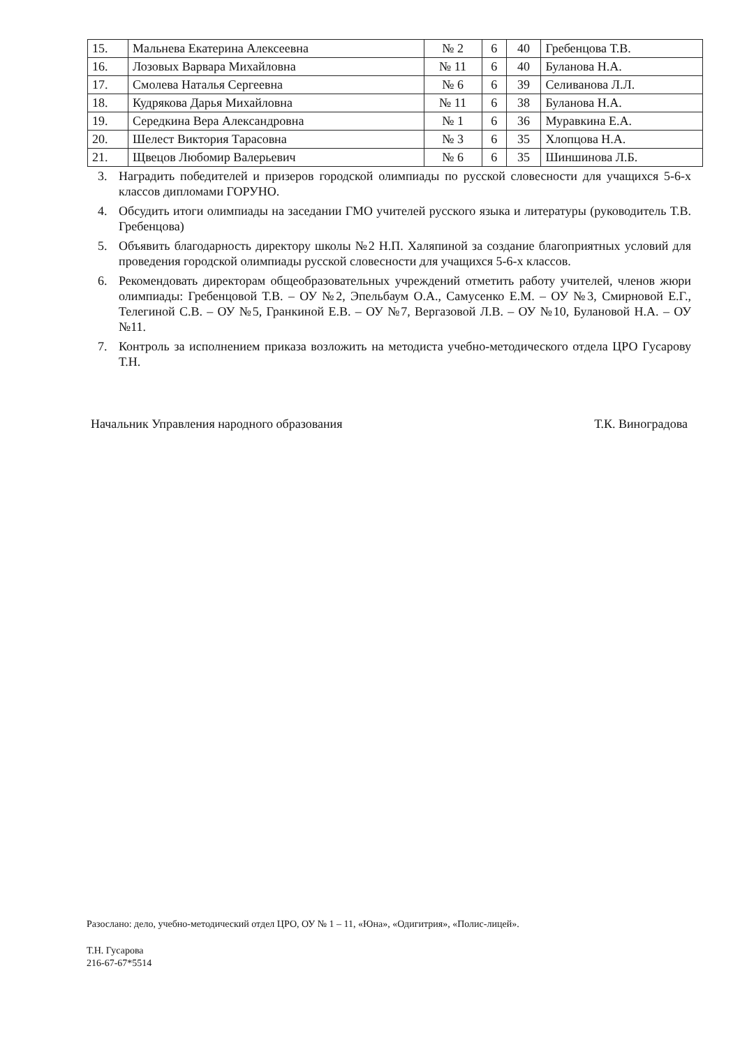| 15. | Мальнева Екатерина Алексеевна | № 2 | 6 | 40 | Гребенцова Т.В. |
| 16. | Лозовых Варвара Михайловна | № 11 | 6 | 40 | Буланова Н.А. |
| 17. | Смолева Наталья Сергеевна | № 6 | 6 | 39 | Селиванова Л.Л. |
| 18. | Кудрякова Дарья Михайловна | № 11 | 6 | 38 | Буланова Н.А. |
| 19. | Середкина Вера Александровна | № 1 | 6 | 36 | Муравкина Е.А. |
| 20. | Шелест Виктория Тарасовна | № 3 | 6 | 35 | Хлопцова Н.А. |
| 21. | Щвецов Любомир Валерьевич | № 6 | 6 | 35 | Шиншинова Л.Б. |
3. Наградить победителей и призеров городской олимпиады по русской словесности для учащихся 5-6-х классов дипломами ГОРУНО.
4. Обсудить итоги олимпиады на заседании ГМО учителей русского языка и литературы (руководитель Т.В. Гребенцова)
5. Объявить благодарность директору школы №2 Н.П. Халяпиной за создание благоприятных условий для проведения городской олимпиады русской словесности для учащихся 5-6-х классов.
6. Рекомендовать директорам общеобразовательных учреждений отметить работу учителей, членов жюри олимпиады: Гребенцовой Т.В. – ОУ №2, Эпельбаум О.А., Самусенко Е.М. – ОУ №3, Смирновой Е.Г., Телегиной С.В. – ОУ №5, Гранкиной Е.В. – ОУ №7, Вергазовой Л.В. – ОУ №10, Булановой Н.А. – ОУ №11.
7. Контроль за исполнением приказа возложить на методиста учебно-методического отдела ЦРО Гусарову Т.Н.
Начальник Управления народного образования Т.К. Виноградова
Разослано: дело, учебно-методический отдел ЦРО, ОУ № 1 – 11, «Юна», «Одигитрия», «Полис-лицей».
Т.Н. Гусарова
216-67-67*5514